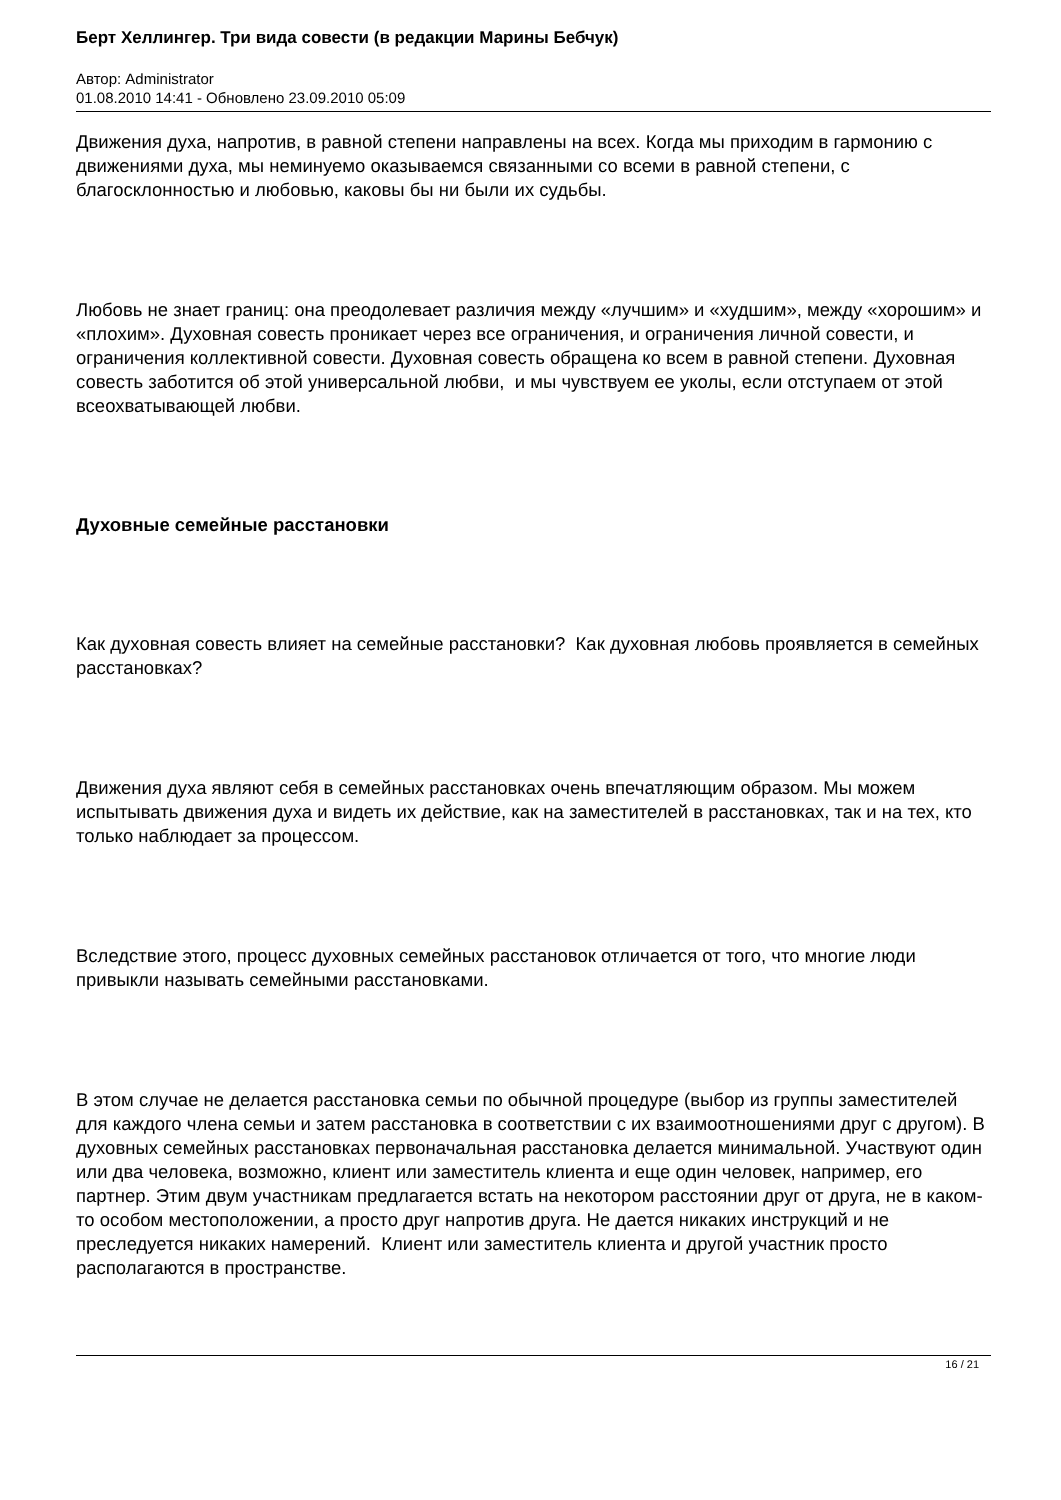Берт Хеллингер. Три вида совести (в редакции Марины Бебчук)
Автор: Administrator
01.08.2010 14:41 - Обновлено 23.09.2010 05:09
Движения духа, напротив, в равной степени направлены на всех. Когда мы приходим в гармонию с движениями духа, мы неминуемо оказываемся связанными со всеми в равной степени, с благосклонностью и любовью, каковы бы ни были их судьбы.
Любовь не знает границ: она преодолевает различия между «лучшим» и «худшим», между «хорошим» и «плохим». Духовная совесть проникает через все ограничения, и ограничения личной совести, и ограничения коллективной совести. Духовная совесть обращена ко всем в равной степени. Духовная совесть заботится об этой универсальной любви, и мы чувствуем ее уколы, если отступаем от этой всеохватывающей любви.
Духовные семейные расстановки
Как духовная совесть влияет на семейные расстановки? Как духовная любовь проявляется в семейных расстановках?
Движения духа являют себя в семейных расстановках очень впечатляющим образом. Мы можем испытывать движения духа и видеть их действие, как на заместителей в расстановках, так и на тех, кто только наблюдает за процессом.
Вследствие этого, процесс духовных семейных расстановок отличается от того, что многие люди привыкли называть семейными расстановками.
В этом случае не делается расстановка семьи по обычной процедуре (выбор из группы заместителей для каждого члена семьи и затем расстановка в соответствии с их взаимоотношениями друг с другом). В духовных семейных расстановках первоначальная расстановка делается минимальной. Участвуют один или два человека, возможно, клиент или заместитель клиента и еще один человек, например, его партнер. Этим двум участникам предлагается встать на некотором расстоянии друг от друга, не в каком-то особом местоположении, а просто друг напротив друга. Не дается никаких инструкций и не преследуется никаких намерений. Клиент или заместитель клиента и другой участник просто располагаются в пространстве.
16 / 21